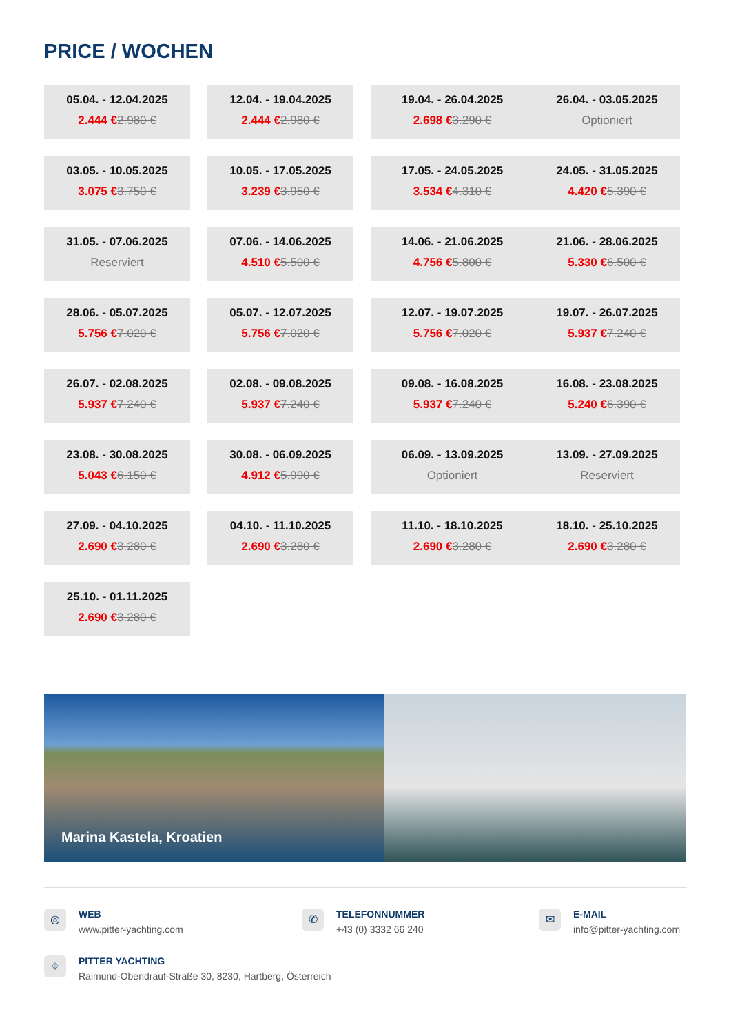PRICE / WOCHEN
05.04. - 12.04.2025
2.444 €2.980 €
12.04. - 19.04.2025
2.444 €2.980 €
19.04. - 26.04.2025
2.698 €3.290 €
26.04. - 03.05.2025
Optioniert
03.05. - 10.05.2025
3.075 €3.750 €
10.05. - 17.05.2025
3.239 €3.950 €
17.05. - 24.05.2025
3.534 €4.310 €
24.05. - 31.05.2025
4.420 €5.390 €
31.05. - 07.06.2025
Reserviert
07.06. - 14.06.2025
4.510 €5.500 €
14.06. - 21.06.2025
4.756 €5.800 €
21.06. - 28.06.2025
5.330 €6.500 €
28.06. - 05.07.2025
5.756 €7.020 €
05.07. - 12.07.2025
5.756 €7.020 €
12.07. - 19.07.2025
5.756 €7.020 €
19.07. - 26.07.2025
5.937 €7.240 €
26.07. - 02.08.2025
5.937 €7.240 €
02.08. - 09.08.2025
5.937 €7.240 €
09.08. - 16.08.2025
5.937 €7.240 €
16.08. - 23.08.2025
5.240 €6.390 €
23.08. - 30.08.2025
5.043 €6.150 €
30.08. - 06.09.2025
4.912 €5.990 €
06.09. - 13.09.2025
Optioniert
13.09. - 27.09.2025
Reserviert
27.09. - 04.10.2025
2.690 €3.280 €
04.10. - 11.10.2025
2.690 €3.280 €
11.10. - 18.10.2025
2.690 €3.280 €
18.10. - 25.10.2025
2.690 €3.280 €
25.10. - 01.11.2025
2.690 €3.280 €
Marina Kastela, Kroatien
◎
WEB
www.pitter-yachting.com
✆
TELEFONNUMMER
+43 (0) 3332 66 240
✉
E-MAIL
info@pitter-yachting.com
⌖
PITTER YACHTING
Raimund-Obendrauf-Straße 30, 8230, Hartberg, Österreich